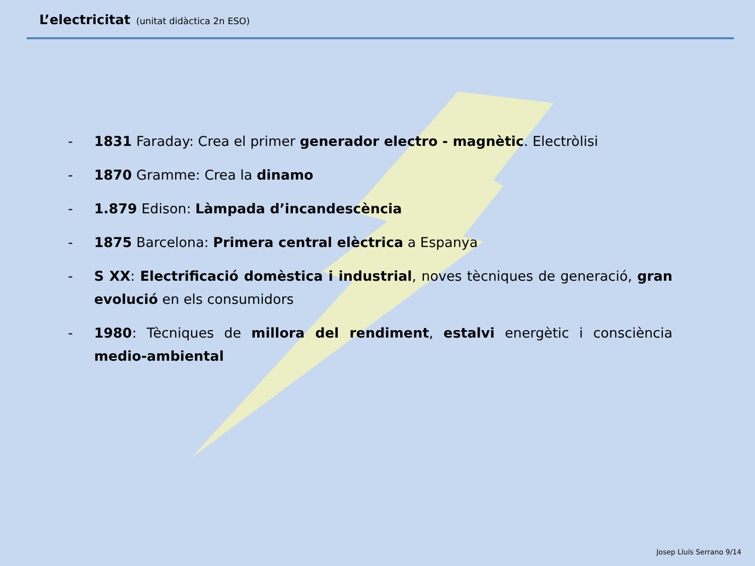L’electricitat (unitat didàctica 2n ESO)
- 1831 Faraday: Crea el primer generador electro - magnètic. Electròlisi
- 1870 Gramme: Crea la dinamo
- 1.879 Edison: Làmpada d’incandescència
- 1875 Barcelona: Primera central elèctrica a Espanya
- S XX: Electrificació domèstica i industrial, noves tècniques de generació, gran evolució en els consumidors
- 1980: Tècniques de millora del rendiment, estalvi energètic i consciència medio-ambiental
Josep Lluís Serrano 9/14